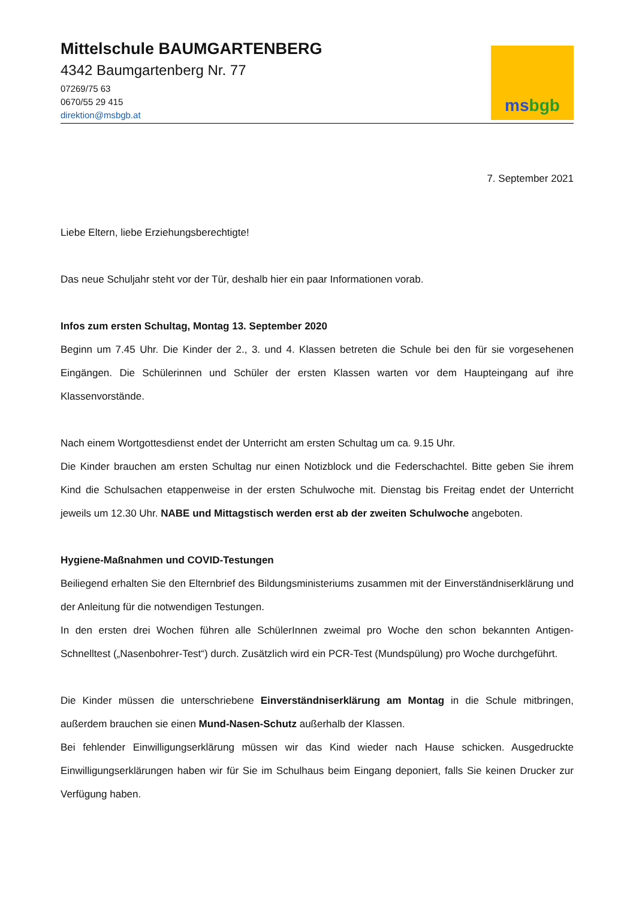Mittelschule BAUMGARTENBERG
4342 Baumgartenberg Nr. 77
07269/75 63
0670/55 29 415
direktion@msbgb.at
ms bgb
7. September 2021
Liebe Eltern, liebe Erziehungsberechtigte!
Das neue Schuljahr steht vor der Tür, deshalb hier ein paar Informationen vorab.
Infos zum ersten Schultag, Montag 13. September 2020
Beginn um 7.45 Uhr. Die Kinder der 2., 3. und 4. Klassen betreten die Schule bei den für sie vorgesehenen Eingängen. Die Schülerinnen und Schüler der ersten Klassen warten vor dem Haupteingang auf ihre Klassenvorstände.
Nach einem Wortgottesdienst endet der Unterricht am ersten Schultag um ca. 9.15 Uhr.
Die Kinder brauchen am ersten Schultag nur einen Notizblock und die Federschachtel. Bitte geben Sie ihrem Kind die Schulsachen etappenweise in der ersten Schulwoche mit. Dienstag bis Freitag endet der Unterricht jeweils um 12.30 Uhr. NABE und Mittagstisch werden erst ab der zweiten Schulwoche angeboten.
Hygiene-Maßnahmen und COVID-Testungen
Beiliegend erhalten Sie den Elternbrief des Bildungsministeriums zusammen mit der Einverständniserklärung und der Anleitung für die notwendigen Testungen.
In den ersten drei Wochen führen alle SchülerInnen zweimal pro Woche den schon bekannten Antigen-Schnelltest („Nasenbohrer-Test“) durch. Zusätzlich wird ein PCR-Test (Mundspülung) pro Woche durchgeführt.
Die Kinder müssen die unterschriebene Einverständniserklärung am Montag in die Schule mitbringen, außerdem brauchen sie einen Mund-Nasen-Schutz außerhalb der Klassen.
Bei fehlender Einwilligungserklärung müssen wir das Kind wieder nach Hause schicken. Ausgedruckte Einwilligungserklärungen haben wir für Sie im Schulhaus beim Eingang deponiert, falls Sie keinen Drucker zur Verfügung haben.